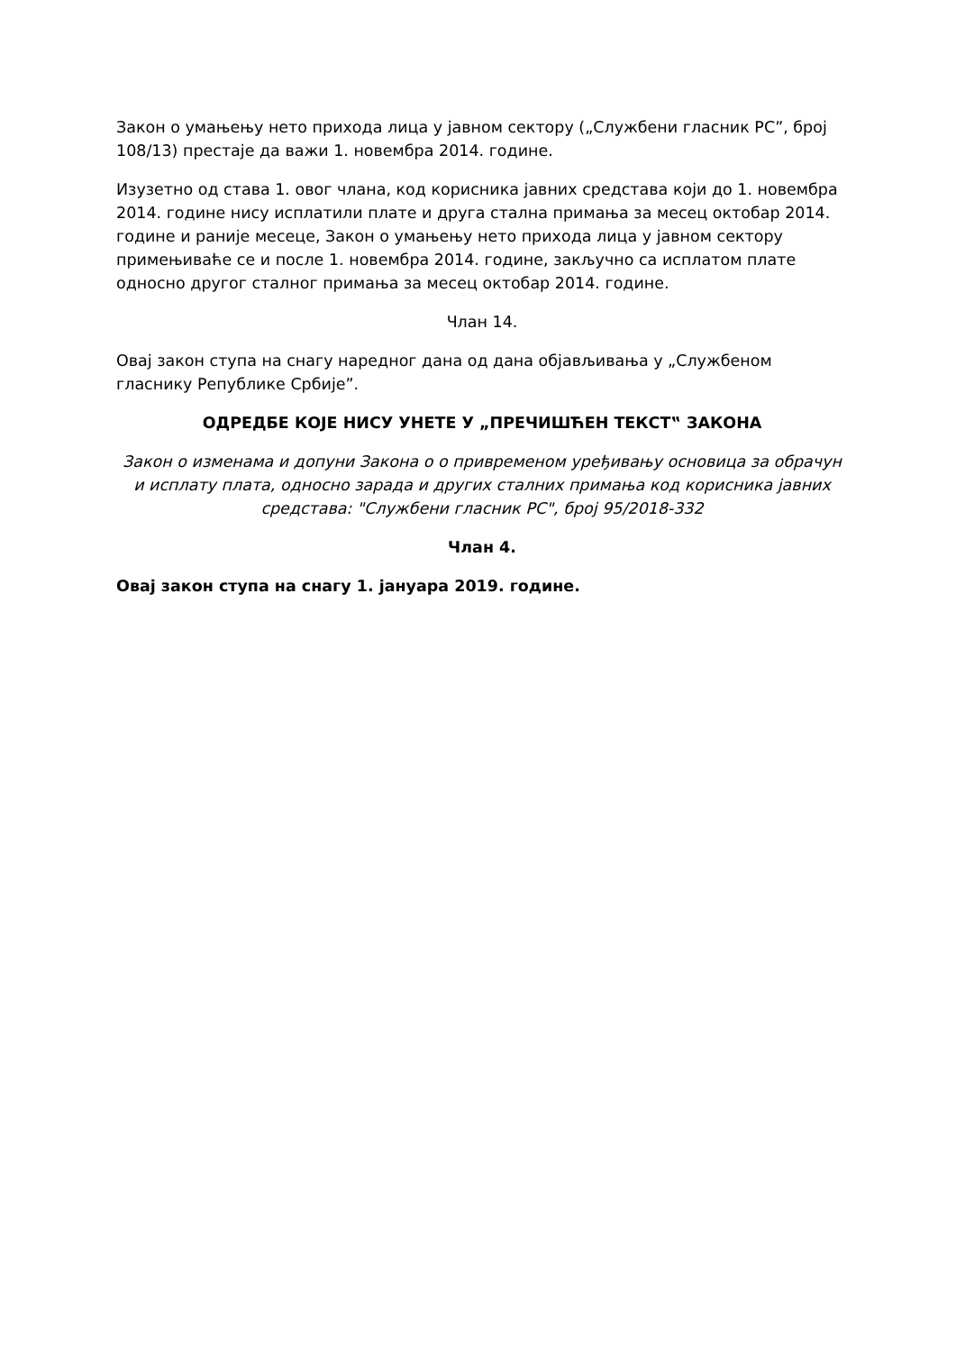Закон о умањењу нето прихода лица у јавном сектору („Службени гласник РС”, број 108/13) престаје да важи 1. новембра 2014. године.
Изузетно од става 1. овог члана, код корисника јавних средстава који до 1. новембра 2014. године нису исплатили плате и друга стална примања за месец октобар 2014. године и раније месеце, Закон о умањењу нето прихода лица у јавном сектору примењиваће се и после 1. новембра 2014. године, закључно са исплатом плате односно другог сталног примања за месец октобар 2014. године.
Члан 14.
Овај закон ступа на снагу наредног дана од дана објављивања у „Службеном гласнику Републике Србије”.
ОДРЕДБЕ КОЈЕ НИСУ УНЕТЕ У „ПРЕЧИШЋЕН ТЕКСТ‟ ЗАКОНА
Закон о изменама и допуни Закона о о привременом уређивању основица за обрачун и исплату плата, односно зарада и других сталних примања код корисника јавних средстава: "Службени гласник РС", број 95/2018-332
Члан 4.
Овај закон ступа на снагу 1. јануара 2019. године.